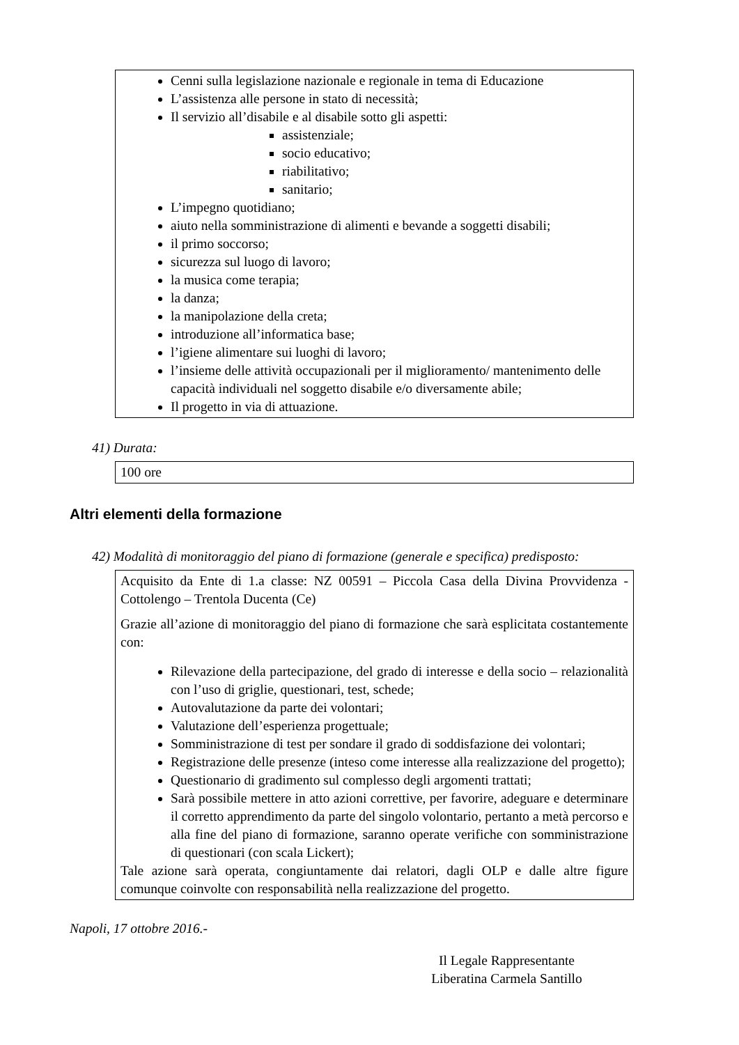Cenni sulla legislazione nazionale e regionale in tema di Educazione
L’assistenza alle persone in stato di necessità;
Il servizio all’disabile e al disabile sotto gli aspetti:
assistenziale;
socio educativo;
riabilitativo;
sanitario;
L’impegno quotidiano;
aiuto nella somministrazione di alimenti e bevande a soggetti disabili;
il primo soccorso;
sicurezza sul luogo di lavoro;
la musica come terapia;
la danza;
la manipolazione della creta;
introduzione all’informatica base;
l’igiene alimentare sui luoghi di lavoro;
l’insieme delle attività occupazionali per il miglioramento/ mantenimento delle capacità individuali nel soggetto disabile e/o diversamente abile;
Il progetto in via di attuazione.
41) Durata:
100 ore
Altri elementi della formazione
42) Modalità di monitoraggio del piano di formazione (generale e specifica) predisposto:
Acquisito da Ente di 1.a classe: NZ 00591 – Piccola Casa della Divina Provvidenza - Cottolengo – Trentola Ducenta (Ce)
Grazie all’azione di monitoraggio del piano di formazione che sarà esplicitata costantemente con:
Rilevazione della partecipazione, del grado di interesse e della socio – relazionalità con l’uso di griglie, questionari, test, schede;
Autovalutazione da parte dei volontari;
Valutazione dell’esperienza progettuale;
Somministrazione di test per sondare il grado di soddisfazione dei volontari;
Registrazione delle presenze (inteso come interesse alla realizzazione del progetto);
Questionario di gradimento sul complesso degli argomenti trattati;
Sarà possibile mettere in atto azioni correttive, per favorire, adeguare e determinare il corretto apprendimento da parte del singolo volontario, pertanto a metà percorso e alla fine del piano di formazione, saranno operate verifiche con somministrazione di questionari (con scala Lickert);
Tale azione sarà operata, congiuntamente dai relatori, dagli OLP e dalle altre figure comunque coinvolte con responsabilità nella realizzazione del progetto.
Napoli, 17 ottobre 2016.-
Il Legale Rappresentante
Liberatina Carmela Santillo